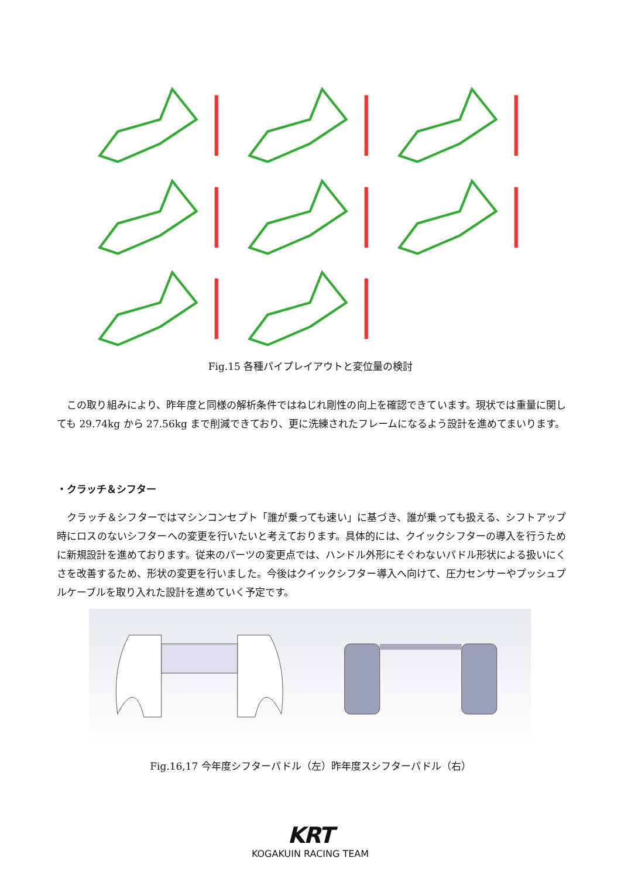Fig.15 各種パイプレイアウトと変位量の検討
　この取り組みにより、昨年度と同様の解析条件ではねじれ剛性の向上を確認できています。現状では重量に関しても 29.74kg から 27.56kg まで削減できており、更に洗練されたフレームになるよう設計を進めてまいります。
・クラッチ＆シフター
　クラッチ＆シフターではマシンコンセプト「誰が乗っても速い」に基づき、誰が乗っても扱える、シフトアップ時にロスのないシフターへの変更を行いたいと考えております。具体的には、クイックシフターの導入を行うために新規設計を進めております。従来のパーツの変更点では、ハンドル外形にそぐわないパドル形状による扱いにくさを改善するため、形状の変更を行いました。今後はクイックシフター導入へ向けて、圧力センサーやプッシュプルケーブルを取り入れた設計を進めていく予定です。
Fig.16,17 今年度シフターパドル（左）昨年度スシフターパドル（右）
KRT
KOGAKUIN RACING TEAM